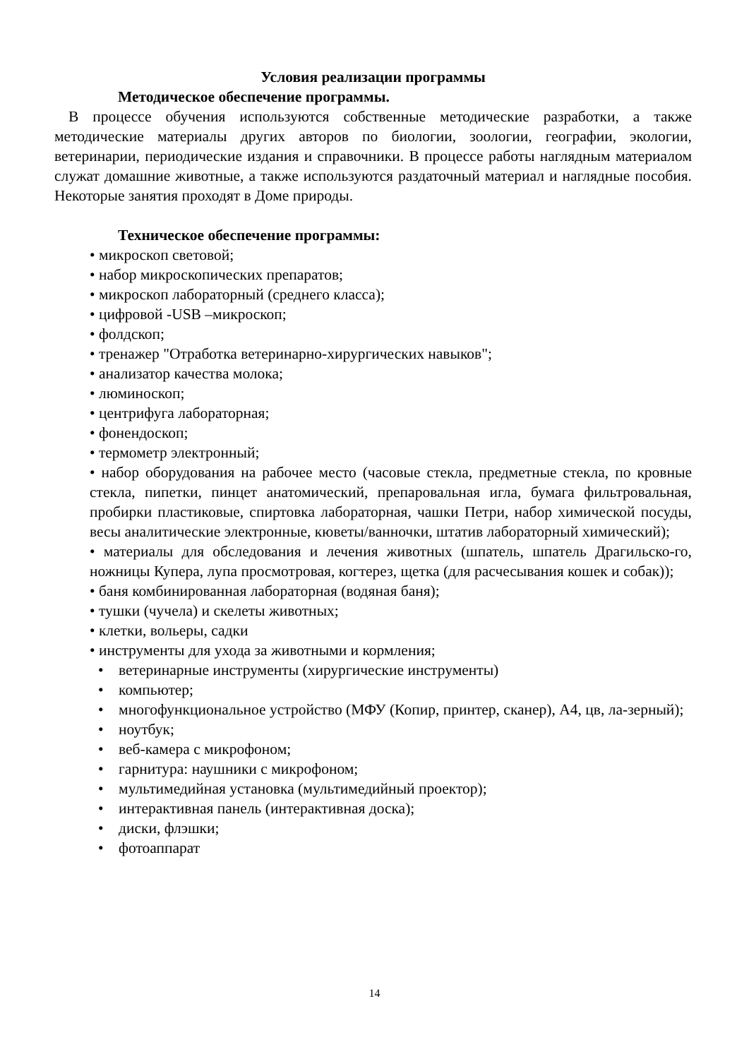Условия реализации программы
Методическое обеспечение программы.
В процессе обучения используются собственные методические разработки, а также методические материалы других авторов по биологии, зоологии, географии, экологии, ветеринарии, периодические издания и справочники. В процессе работы наглядным материалом служат домашние животные, а также используются раздаточный материал и наглядные пособия. Некоторые занятия проходят в Доме природы.
Техническое обеспечение программы:
• микроскоп световой;
• набор микроскопических препаратов;
• микроскоп лабораторный (среднего класса);
• цифровой -USB –микроскоп;
• фолдскоп;
• тренажер "Отработка ветеринарно-хирургических навыков";
• анализатор качества молока;
• люминоскоп;
• центрифуга лабораторная;
• фонендоскоп;
• термометр электронный;
• набор оборудования на рабочее место (часовые стекла, предметные стекла, по кровные стекла, пипетки, пинцет анатомический, препаровальная игла, бумага фильтровальная, пробирки пластиковые, спиртовка лабораторная, чашки Петри, набор химической посуды, весы аналитические электронные, кюветы/ванночки, штатив лабораторный химический);
• материалы для обследования и лечения животных (шпатель, шпатель Драгильско-го, ножницы Купера, лупа просмотровая, когтерез, щетка (для расчесывания кошек и собак));
• баня комбинированная лабораторная (водяная баня);
• тушки (чучела) и скелеты животных;
• клетки, вольеры, садки
• инструменты для ухода за животными и кормления;
• ветеринарные инструменты (хирургические инструменты)
• компьютер;
• многофункциональное устройство (МФУ (Копир, принтер, сканер), А4, цв, ла-зерный);
• ноутбук;
• веб-камера с микрофоном;
• гарнитура: наушники с микрофоном;
• мультимедийная установка (мультимедийный проектор);
• интерактивная панель (интерактивная доска);
• диски, флэшки;
• фотоаппарат
14